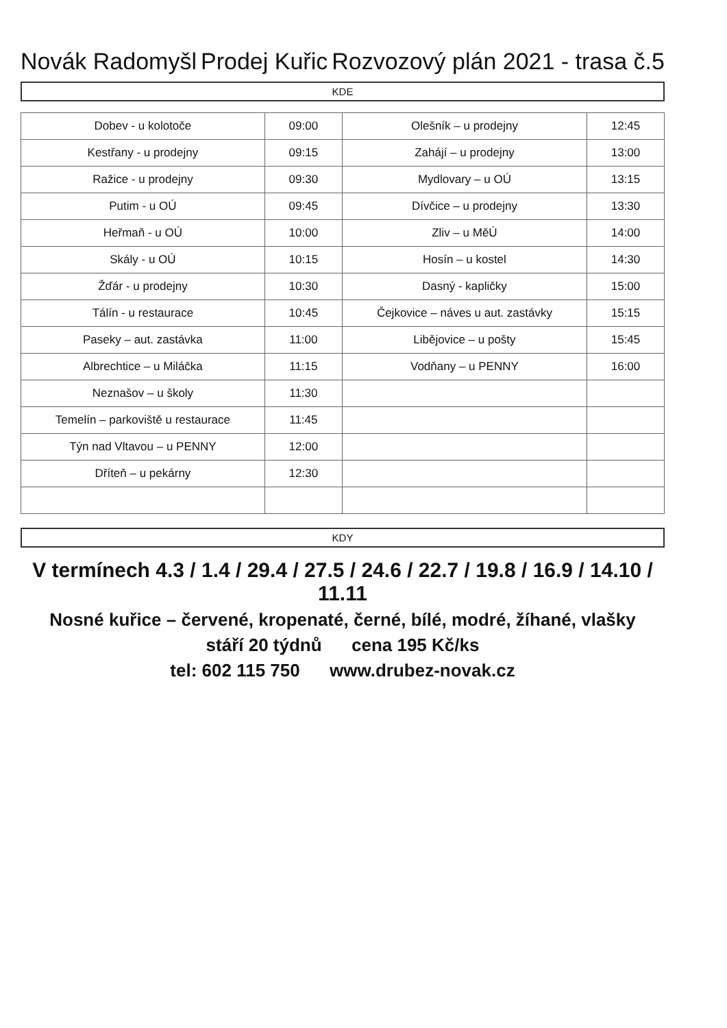Novák Radomyšl Prodej Kuřic Rozvozový plán 2021 - trasa č.5
KDE
| Dobev - u kolotoče | 09:00 | Olešník – u prodejny | 12:45 |
| Kestřany - u prodejny | 09:15 | Zahájí – u prodejny | 13:00 |
| Ražice - u prodejny | 09:30 | Mydlovary – u OÚ | 13:15 |
| Putim - u OÚ | 09:45 | Dívčice – u prodejny | 13:30 |
| Heřmaň - u OÚ | 10:00 | Zliv – u MěÚ | 14:00 |
| Skály - u OÚ | 10:15 | Hosín – u kostel | 14:30 |
| Žďár - u prodejny | 10:30 | Dasný - kapličky | 15:00 |
| Tálín - u restaurace | 10:45 | Čejkovice – náves u aut. zastávky | 15:15 |
| Paseky – aut. zastávka | 11:00 | Libějovice – u pošty | 15:45 |
| Albrechtice – u Miláčka | 11:15 | Vodňany – u PENNY | 16:00 |
| Neznašov – u školy | 11:30 | | |
| Temelín – parkoviště u restaurace | 11:45 | | |
| Týn nad Vltavou – u PENNY | 12:00 | | |
| Dříteň – u pekárny | 12:30 | | |
KDY
V termínech 4.3 / 1.4 / 29.4 / 27.5 / 24.6 / 22.7 / 19.8 / 16.9 / 14.10 / 11.11
Nosné kuřice – červené, kropenaté, černé, bílé, modré, žíhané, vlašky
stáří 20 týdnů cena 195 Kč/ks
tel: 602 115 750 www.drubez-novak.cz